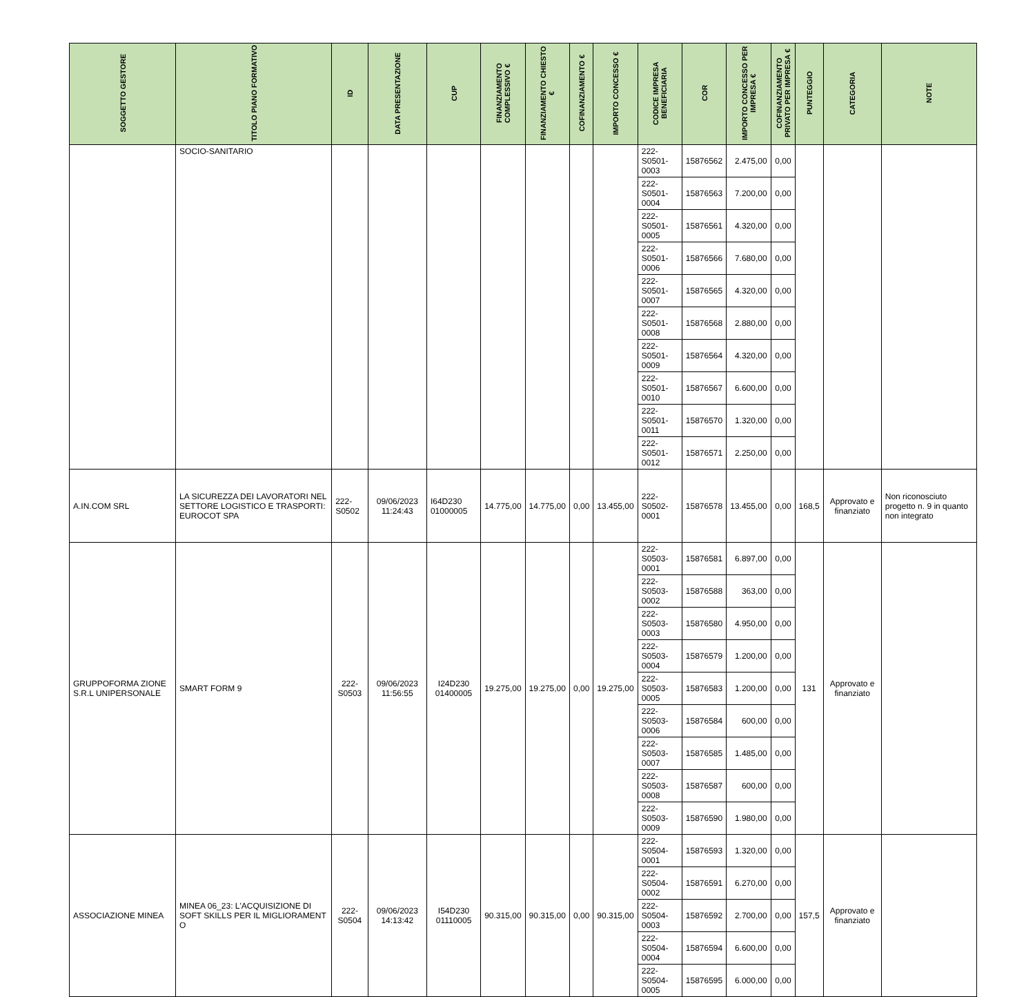| SOGGETTO GESTORE | TITOLO PIANO FORMATIVO | ID | DATA PRESENTAZIONE | CUP | FINANZIAMENTO COMPLESSIVO € | FINANZIAMENTO CHIESTO € | COFINANZIAMENTO € | IMPORTO CONCESSO € | CODICE IMPRESA BENEFICIARIA | COR | IMPORTO CONCESSO PER IMPRESA € | COFINANZIAMENTO PRIVATO PER IMPRESA € | PUNTEGGIO | CATEGORIA | NOTE |
| --- | --- | --- | --- | --- | --- | --- | --- | --- | --- | --- | --- | --- | --- | --- | --- |
| | SOCIO-SANITARIO | | | | | | | | 222-S0501-0003 | 15876562 | 2.475,00 | 0,00 | | | |
| | | | | | | | | | 222-S0501-0004 | 15876563 | 7.200,00 | 0,00 | | | |
| | | | | | | | | | 222-S0501-0005 | 15876561 | 4.320,00 | 0,00 | | | |
| | | | | | | | | | 222-S0501-0006 | 15876566 | 7.680,00 | 0,00 | | | |
| | | | | | | | | | 222-S0501-0007 | 15876565 | 4.320,00 | 0,00 | | | |
| | | | | | | | | | 222-S0501-0008 | 15876568 | 2.880,00 | 0,00 | | | |
| | | | | | | | | | 222-S0501-0009 | 15876564 | 4.320,00 | 0,00 | | | |
| | | | | | | | | | 222-S0501-0010 | 15876567 | 6.600,00 | 0,00 | | | |
| | | | | | | | | | 222-S0501-0011 | 15876570 | 1.320,00 | 0,00 | | | |
| | | | | | | | | | 222-S0501-0012 | 15876571 | 2.250,00 | 0,00 | | | |
| A.IN.COM SRL | LA SICUREZZA DEI LAVORATORI NEL SETTORE LOGISTICO E TRASPORTI: EUROCOT SPA | 222-S0502 | 09/06/2023 11:24:43 | I64D230 01000005 | 14.775,00 | 14.775,00 | 0,00 | 13.455,00 | 222-S0502-0001 | 15876578 | 13.455,00 | 0,00 | 168,5 | Approvato e finanziato | Non riconosciuto progetto n. 9 in quanto non integrato |
| GRUPPOFORMA ZIONE S.R.L UNIPERSONALE | SMART FORM 9 | 222-S0503 | 09/06/2023 11:56:55 | I24D230 01400005 | 19.275,00 | 19.275,00 | 0,00 | 19.275,00 | 222-S0503-0001 | 15876581 | 6.897,00 | 0,00 | 131 | Approvato e finanziato | |
| | | | | | | | | | 222-S0503-0002 | 15876588 | 363,00 | 0,00 | | | |
| | | | | | | | | | 222-S0503-0003 | 15876580 | 4.950,00 | 0,00 | | | |
| | | | | | | | | | 222-S0503-0004 | 15876579 | 1.200,00 | 0,00 | | | |
| | | | | | | | | | 222-S0503-0005 | 15876583 | 1.200,00 | 0,00 | | | |
| | | | | | | | | | 222-S0503-0006 | 15876584 | 600,00 | 0,00 | | | |
| | | | | | | | | | 222-S0503-0007 | 15876585 | 1.485,00 | 0,00 | | | |
| | | | | | | | | | 222-S0503-0008 | 15876587 | 600,00 | 0,00 | | | |
| | | | | | | | | | 222-S0503-0009 | 15876590 | 1.980,00 | 0,00 | | | |
| ASSOCIAZIONE MINEA | MINEA 06_23: L'ACQUISIZIONE DI SOFT SKILLS PER IL MIGLIORAMENT O | 222-S0504 | 09/06/2023 14:13:42 | I54D230 01110005 | 90.315,00 | 90.315,00 | 0,00 | 90.315,00 | 222-S0504-0001 | 15876593 | 1.320,00 | 0,00 | 157,5 | Approvato e finanziato | |
| | | | | | | | | | 222-S0504-0002 | 15876591 | 6.270,00 | 0,00 | | | |
| | | | | | | | | | 222-S0504-0003 | 15876592 | 2.700,00 | 0,00 | | | |
| | | | | | | | | | 222-S0504-0004 | 15876594 | 6.600,00 | 0,00 | | | |
| | | | | | | | | | 222-S0504-0005 | 15876595 | 6.000,00 | 0,00 | | | |